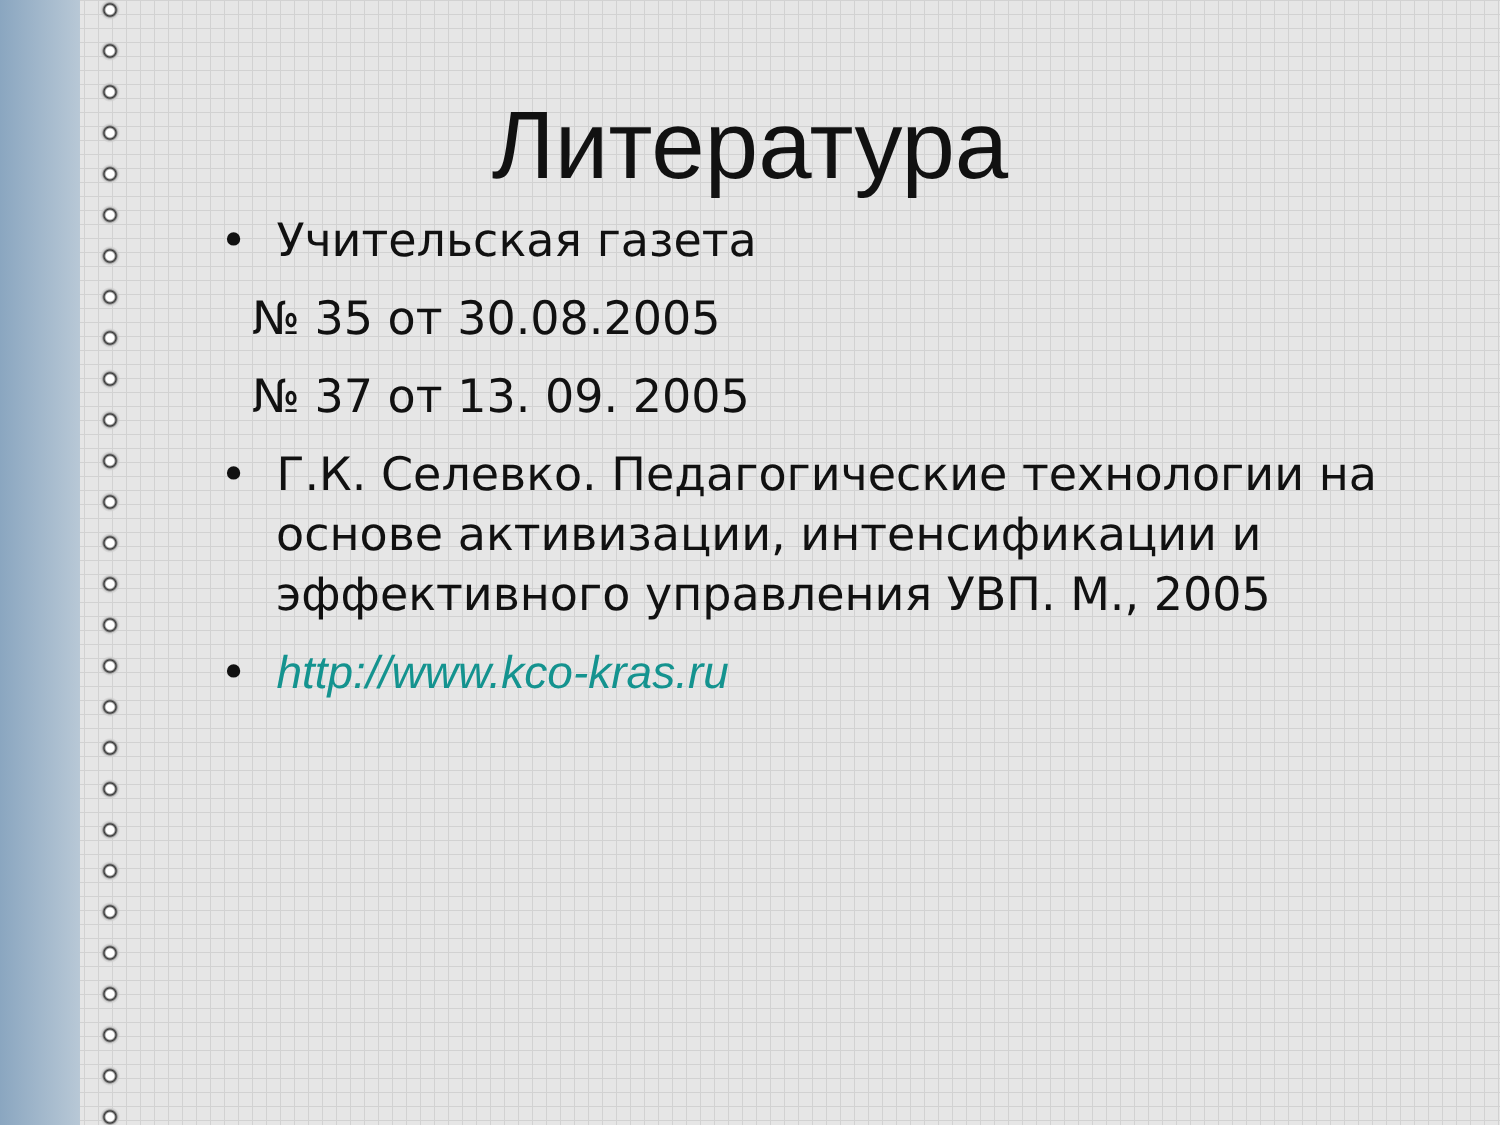Литература
• Учительская газета
№ 35 от 30.08.2005
№ 37 от 13. 09. 2005
• Г.К. Селевко. Педагогические технологии на основе активизации, интенсификации и эффективного управления УВП. М., 2005
• http://www.kco-kras.ru